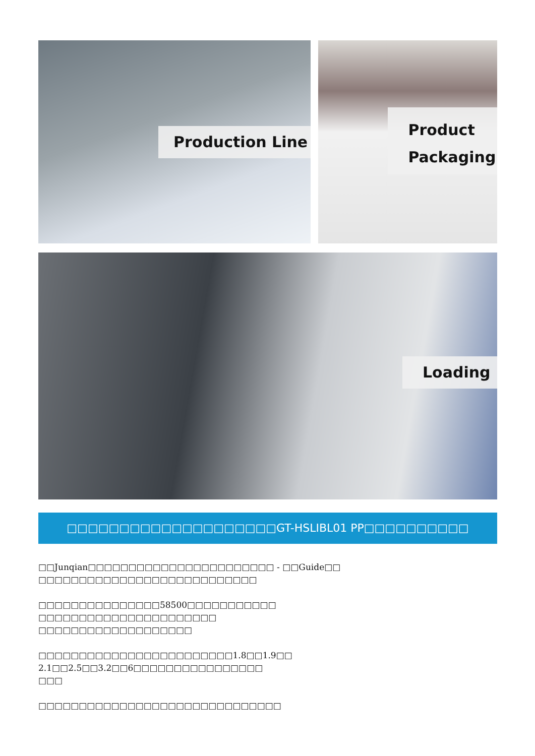Production Line
Product
Packaging
Loading
□□□□□□□□□□□□□□□□□□□□GT-HSLIBL01 PP□□□□□□□□□□
□□Junqian□□□□□□□□□□□□□□□□□□□□□□□ - □□Guide□□
□□□□□□□□□□□□□□□□□□□□□□□□□□□
□□□□□□□□□□□□□□□58500□□□□□□□□□□□
□□□□□□□□□□□□□□□□□□□□□□
□□□□□□□□□□□□□□□□□□□
□□□□□□□□□□□□□□□□□□□□□□□□1.8□□1.9□□
2.1□□2.5□□3.2□□6□□□□□□□□□□□□□□□□
□□□
□□□□□□□□□□□□□□□□□□□□□□□□□□□□□□